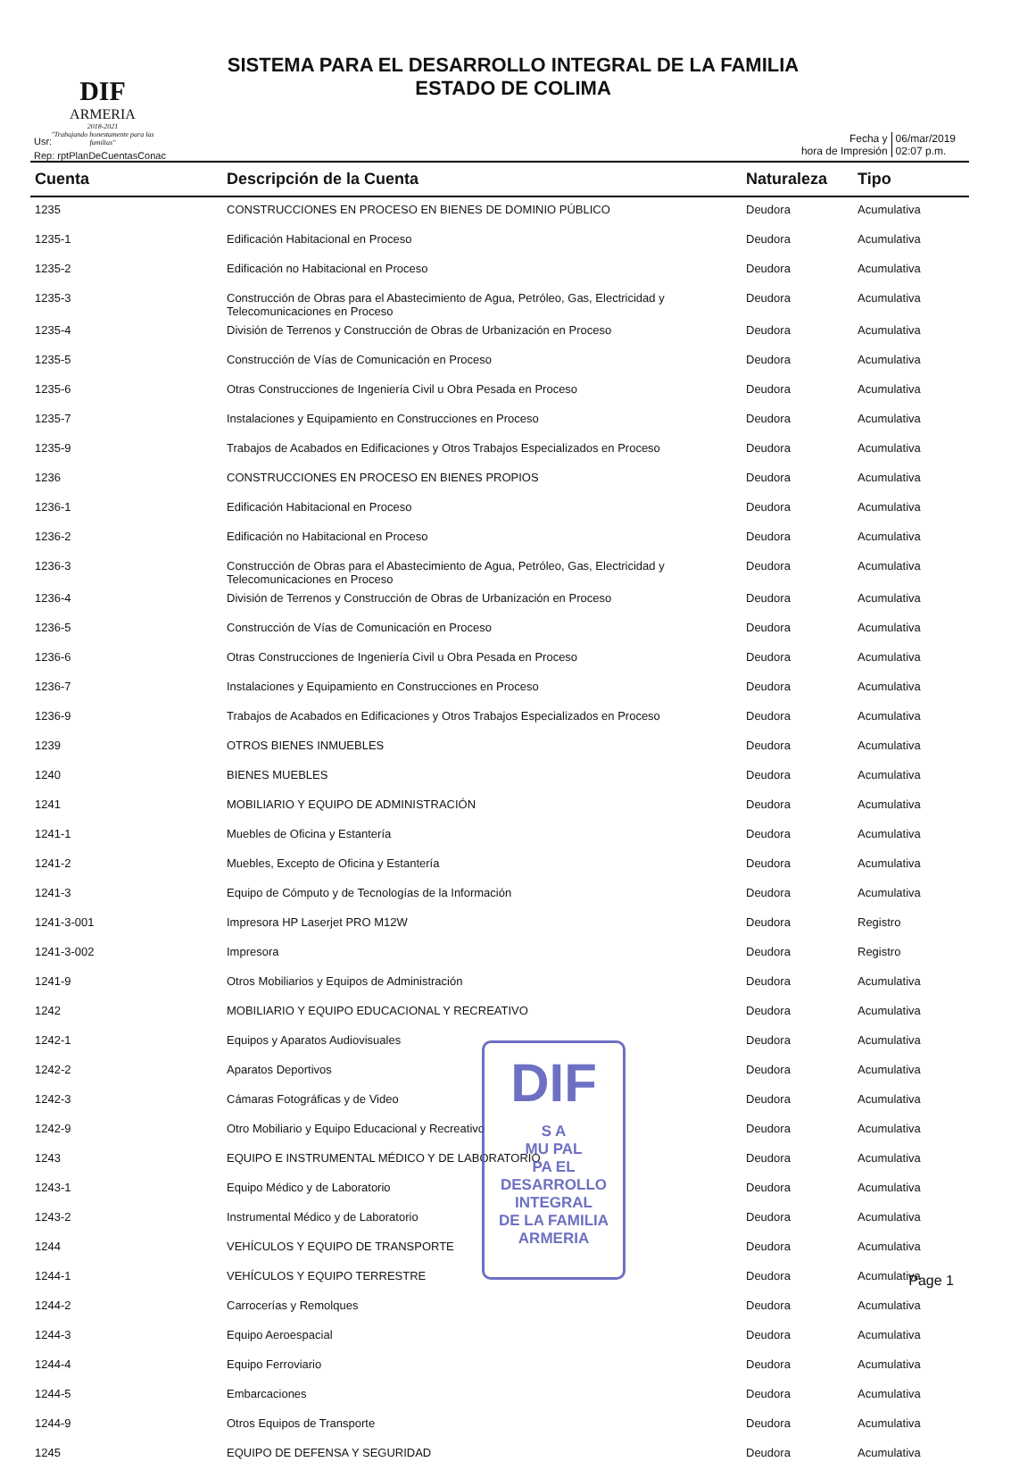SISTEMA PARA EL DESARROLLO INTEGRAL DE LA FAMILIA
ESTADO DE COLIMA
DIF
ARMERIA
2018-2021
"Trabajando honestamente para las familias"
Usr:
Rep: rptPlanDeCuentasConac
Fecha y
hora de Impresión
06/mar/2019
02:07 p.m.
| Cuenta | Descripción de la Cuenta | Naturaleza | Tipo |
| --- | --- | --- | --- |
| 1235 | CONSTRUCCIONES EN PROCESO EN BIENES DE DOMINIO PÚBLICO | Deudora | Acumulativa |
| 1235-1 | Edificación Habitacional en Proceso | Deudora | Acumulativa |
| 1235-2 | Edificación no Habitacional en Proceso | Deudora | Acumulativa |
| 1235-3 | Construcción de Obras para el Abastecimiento de Agua, Petróleo, Gas, Electricidad y Telecomunicaciones en Proceso | Deudora | Acumulativa |
| 1235-4 | División de Terrenos y Construcción de Obras de Urbanización en Proceso | Deudora | Acumulativa |
| 1235-5 | Construcción de Vías de Comunicación en Proceso | Deudora | Acumulativa |
| 1235-6 | Otras Construcciones de Ingeniería Civil u Obra Pesada en Proceso | Deudora | Acumulativa |
| 1235-7 | Instalaciones y Equipamiento en Construcciones en Proceso | Deudora | Acumulativa |
| 1235-9 | Trabajos de Acabados en Edificaciones y Otros Trabajos Especializados en Proceso | Deudora | Acumulativa |
| 1236 | CONSTRUCCIONES EN PROCESO EN BIENES PROPIOS | Deudora | Acumulativa |
| 1236-1 | Edificación Habitacional en Proceso | Deudora | Acumulativa |
| 1236-2 | Edificación no Habitacional en Proceso | Deudora | Acumulativa |
| 1236-3 | Construcción de Obras para el Abastecimiento de Agua, Petróleo, Gas, Electricidad y Telecomunicaciones en Proceso | Deudora | Acumulativa |
| 1236-4 | División de Terrenos y Construcción de Obras de Urbanización en Proceso | Deudora | Acumulativa |
| 1236-5 | Construcción de Vías de Comunicación en Proceso | Deudora | Acumulativa |
| 1236-6 | Otras Construcciones de Ingeniería Civil u Obra Pesada en Proceso | Deudora | Acumulativa |
| 1236-7 | Instalaciones y Equipamiento en Construcciones en Proceso | Deudora | Acumulativa |
| 1236-9 | Trabajos de Acabados en Edificaciones y Otros Trabajos Especializados en Proceso | Deudora | Acumulativa |
| 1239 | OTROS BIENES INMUEBLES | Deudora | Acumulativa |
| 1240 | BIENES MUEBLES | Deudora | Acumulativa |
| 1241 | MOBILIARIO Y EQUIPO DE ADMINISTRACIÓN | Deudora | Acumulativa |
| 1241-1 | Muebles de Oficina y Estantería | Deudora | Acumulativa |
| 1241-2 | Muebles, Excepto de Oficina y Estantería | Deudora | Acumulativa |
| 1241-3 | Equipo de Cómputo y de Tecnologías de la Información | Deudora | Acumulativa |
| 1241-3-001 | Impresora HP Laserjet PRO M12W | Deudora | Registro |
| 1241-3-002 | Impresora | Deudora | Registro |
| 1241-9 | Otros Mobiliarios y Equipos de Administración | Deudora | Acumulativa |
| 1242 | MOBILIARIO Y EQUIPO EDUCACIONAL Y RECREATIVO | Deudora | Acumulativa |
| 1242-1 | Equipos y Aparatos Audiovisuales | Deudora | Acumulativa |
| 1242-2 | Aparatos Deportivos | Deudora | Acumulativa |
| 1242-3 | Cámaras Fotográficas y de Video | Deudora | Acumulativa |
| 1242-9 | Otro Mobiliario y Equipo Educacional y Recreativo | Deudora | Acumulativa |
| 1243 | EQUIPO E INSTRUMENTAL MÉDICO Y DE LABORATORIO | Deudora | Acumulativa |
| 1243-1 | Equipo Médico y de Laboratorio | Deudora | Acumulativa |
| 1243-2 | Instrumental Médico y de Laboratorio | Deudora | Acumulativa |
| 1244 | VEHÍCULOS Y EQUIPO DE TRANSPORTE | Deudora | Acumulativa |
| 1244-1 | VEHÍCULOS Y EQUIPO TERRESTRE | Deudora | Acumulativa |
| 1244-2 | Carrocerías y Remolques | Deudora | Acumulativa |
| 1244-3 | Equipo Aeroespacial | Deudora | Acumulativa |
| 1244-4 | Equipo Ferroviario | Deudora | Acumulativa |
| 1244-5 | Embarcaciones | Deudora | Acumulativa |
| 1244-9 | Otros Equipos de Transporte | Deudora | Acumulativa |
| 1245 | EQUIPO DE DEFENSA Y SEGURIDAD | Deudora | Acumulativa |
DIF
S A
MU PAL
PA EL
DESARROLLO
INTEGRAL
DE LA FAMILIA
ARMERIA
Page 1